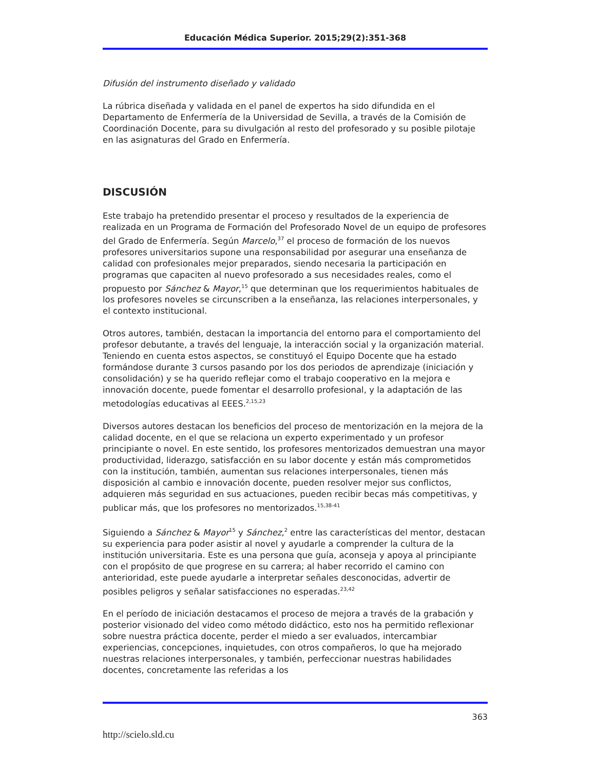Educación Médica Superior. 2015;29(2):351-368
Difusión del instrumento diseñado y validado
La rúbrica diseñada y validada en el panel de expertos ha sido difundida en el Departamento de Enfermería de la Universidad de Sevilla, a través de la Comisión de Coordinación Docente, para su divulgación al resto del profesorado y su posible pilotaje en las asignaturas del Grado en Enfermería.
DISCUSIÓN
Este trabajo ha pretendido presentar el proceso y resultados de la experiencia de realizada en un Programa de Formación del Profesorado Novel de un equipo de profesores del Grado de Enfermería. Según Marcelo,<sup>37</sup> el proceso de formación de los nuevos profesores universitarios supone una responsabilidad por asegurar una enseñanza de calidad con profesionales mejor preparados, siendo necesaria la participación en programas que capaciten al nuevo profesorado a sus necesidades reales, como el propuesto por Sánchez & Mayor,<sup>15</sup> que determinan que los requerimientos habituales de los profesores noveles se circunscriben a la enseñanza, las relaciones interpersonales, y el contexto institucional.
Otros autores, también, destacan la importancia del entorno para el comportamiento del profesor debutante, a través del lenguaje, la interacción social y la organización material. Teniendo en cuenta estos aspectos, se constituyó el Equipo Docente que ha estado formándose durante 3 cursos pasando por los dos periodos de aprendizaje (iniciación y consolidación) y se ha querido reflejar como el trabajo cooperativo en la mejora e innovación docente, puede fomentar el desarrollo profesional, y la adaptación de las metodologías educativas al EEES.<sup>2,15,23</sup>
Diversos autores destacan los beneficios del proceso de mentorización en la mejora de la calidad docente, en el que se relaciona un experto experimentado y un profesor principiante o novel. En este sentido, los profesores mentorizados demuestran una mayor productividad, liderazgo, satisfacción en su labor docente y están más comprometidos con la institución, también, aumentan sus relaciones interpersonales, tienen más disposición al cambio e innovación docente, pueden resolver mejor sus conflictos, adquieren más seguridad en sus actuaciones, pueden recibir becas más competitivas, y publicar más, que los profesores no mentorizados.<sup>15,38-41</sup>
Siguiendo a Sánchez & Mayor<sup>15</sup> y Sánchez,<sup>2</sup> entre las características del mentor, destacan su experiencia para poder asistir al novel y ayudarle a comprender la cultura de la institución universitaria. Este es una persona que guía, aconseja y apoya al principiante con el propósito de que progrese en su carrera; al haber recorrido el camino con anterioridad, este puede ayudarle a interpretar señales desconocidas, advertir de posibles peligros y señalar satisfacciones no esperadas.<sup>23,42</sup>
En el período de iniciación destacamos el proceso de mejora a través de la grabación y posterior visionado del video como método didáctico, esto nos ha permitido reflexionar sobre nuestra práctica docente, perder el miedo a ser evaluados, intercambiar experiencias, concepciones, inquietudes, con otros compañeros, lo que ha mejorado nuestras relaciones interpersonales, y también, perfeccionar nuestras habilidades docentes, concretamente las referidas a los
363
http://scielo.sld.cu